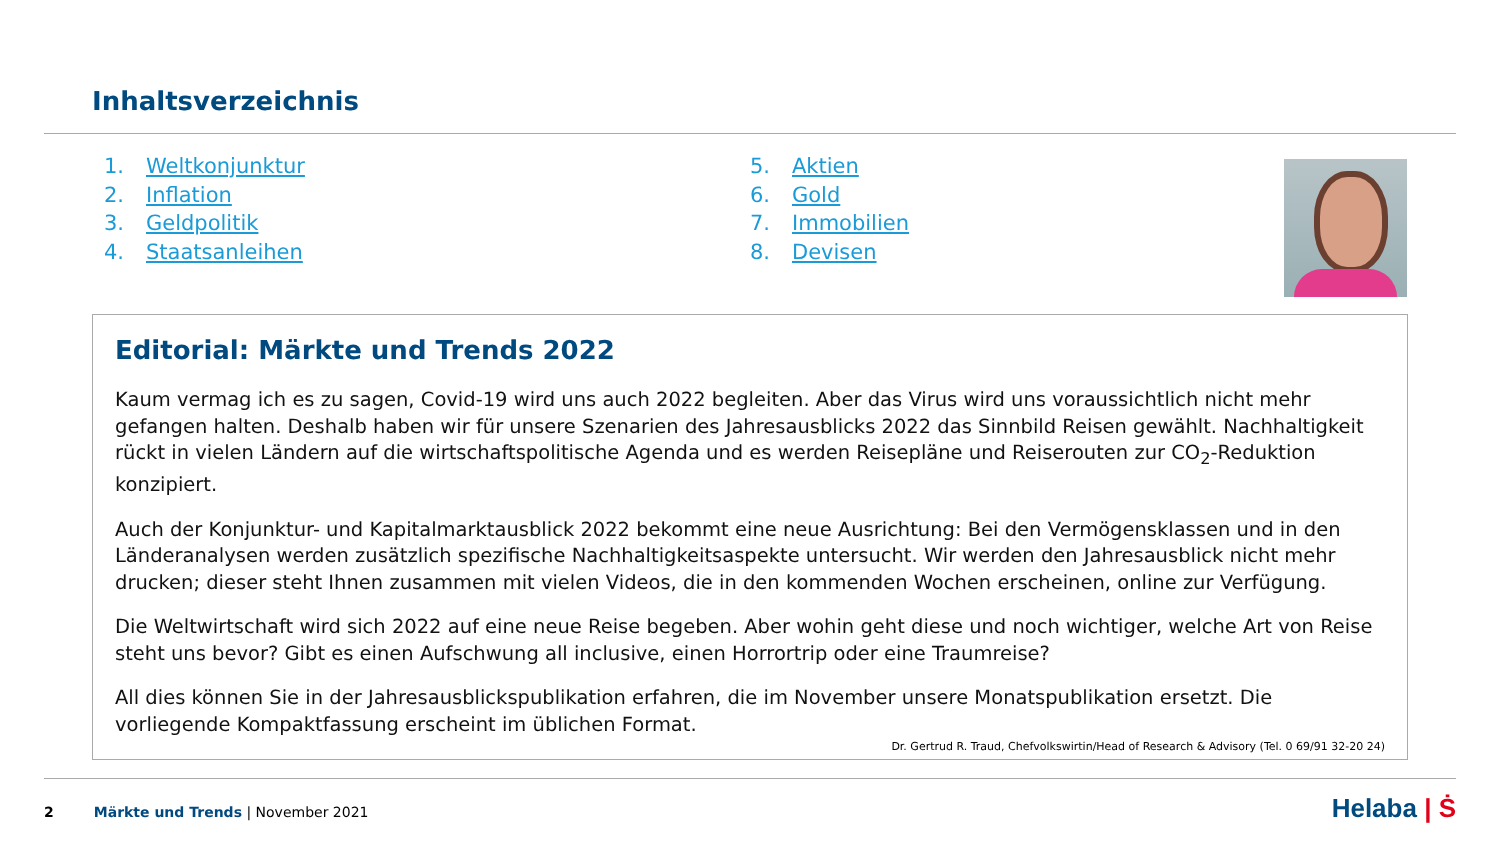Inhaltsverzeichnis
1. Weltkonjunktur
2. Inflation
3. Geldpolitik
4. Staatsanleihen
5. Aktien
6. Gold
7. Immobilien
8. Devisen
Editorial: Märkte und Trends 2022
Kaum vermag ich es zu sagen, Covid-19 wird uns auch 2022 begleiten. Aber das Virus wird uns voraussichtlich nicht mehr gefangen halten. Deshalb haben wir für unsere Szenarien des Jahresausblicks 2022 das Sinnbild Reisen gewählt. Nachhaltigkeit rückt in vielen Ländern auf die wirtschaftspolitische Agenda und es werden Reisepläne und Reiserouten zur CO<sub>2</sub>-Reduktion konzipiert.
Auch der Konjunktur- und Kapitalmarktausblick 2022 bekommt eine neue Ausrichtung: Bei den Vermögensklassen und in den Länderanalysen werden zusätzlich spezifische Nachhaltigkeitsaspekte untersucht. Wir werden den Jahresausblick nicht mehr drucken; dieser steht Ihnen zusammen mit vielen Videos, die in den kommenden Wochen erscheinen, online zur Verfügung.
Die Weltwirtschaft wird sich 2022 auf eine neue Reise begeben. Aber wohin geht diese und noch wichtiger, welche Art von Reise steht uns bevor? Gibt es einen Aufschwung all inclusive, einen Horrortrip oder eine Traumreise?
All dies können Sie in der Jahresausblickspublikation erfahren, die im November unsere Monatspublikation ersetzt. Die vorliegende Kompaktfassung erscheint im üblichen Format.
Dr. Gertrud R. Traud, Chefvolkswirtin/Head of Research & Advisory (Tel. 0 69/91 32-20 24)
2 Märkte und Trends | November 2021
Helaba | Ṡ